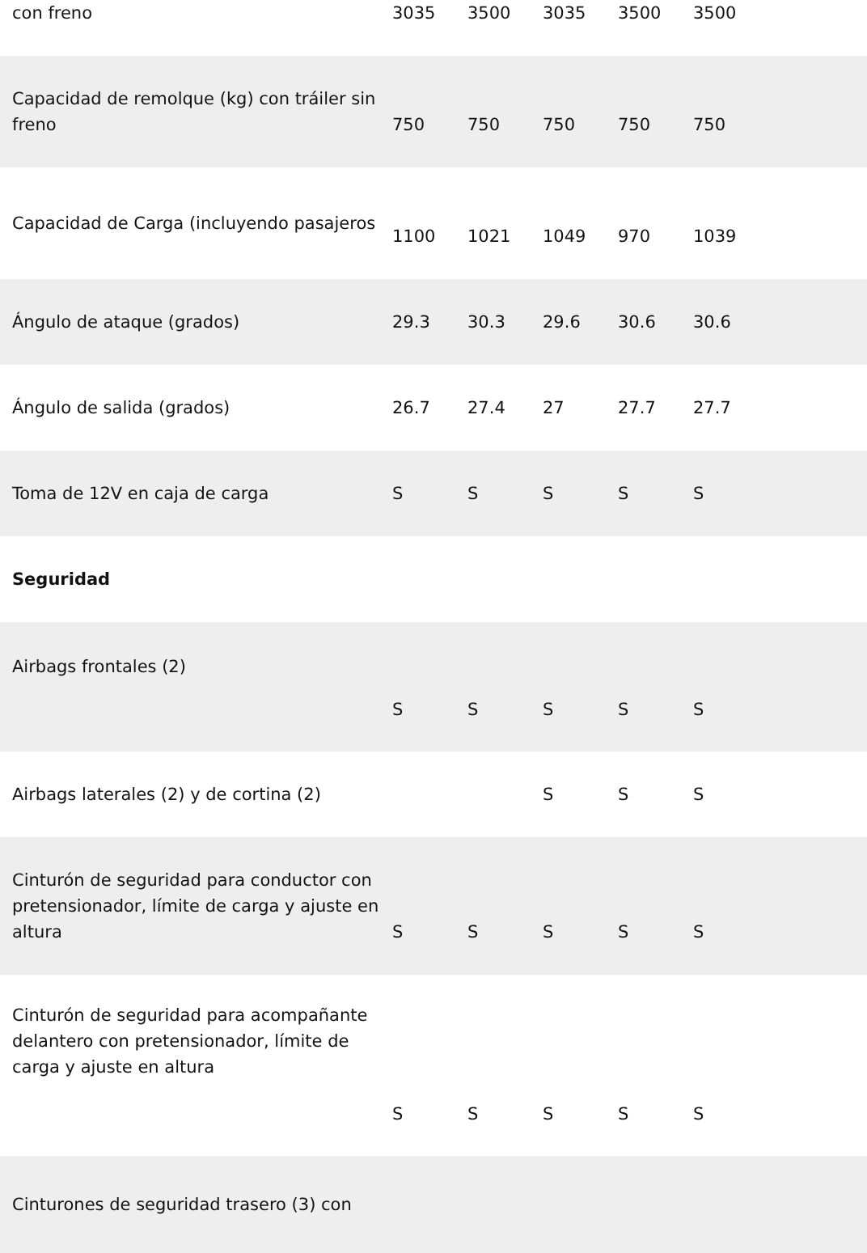| con freno | 3035 | 3500 | 3035 | 3500 | 3500 | |
| Capacidad de remolque (kg) con tráiler sin freno | 750 | 750 | 750 | 750 | 750 | |
| Capacidad de Carga (incluyendo pasajeros | 1100 | 1021 | 1049 | 970 | 1039 | |
| Ángulo de ataque (grados) | 29.3 | 30.3 | 29.6 | 30.6 | 30.6 | |
| Ángulo de salida (grados) | 26.7 | 27.4 | 27 | 27.7 | 27.7 | |
| Toma de 12V en caja de carga | S | S | S | S | S | |
| Seguridad | | | | | | |
| Airbags frontales (2) | S | S | S | S | S | |
| Airbags laterales (2) y de cortina (2) | | | S | S | S | |
| Cinturón de seguridad para conductor con pretensionador, límite de carga y ajuste en altura | S | S | S | S | S | |
| Cinturón de seguridad para acompañante delantero con pretensionador, límite de carga y ajuste en altura | S | S | S | S | S | |
| Cinturones de seguridad trasero (3) con | | | | | | |